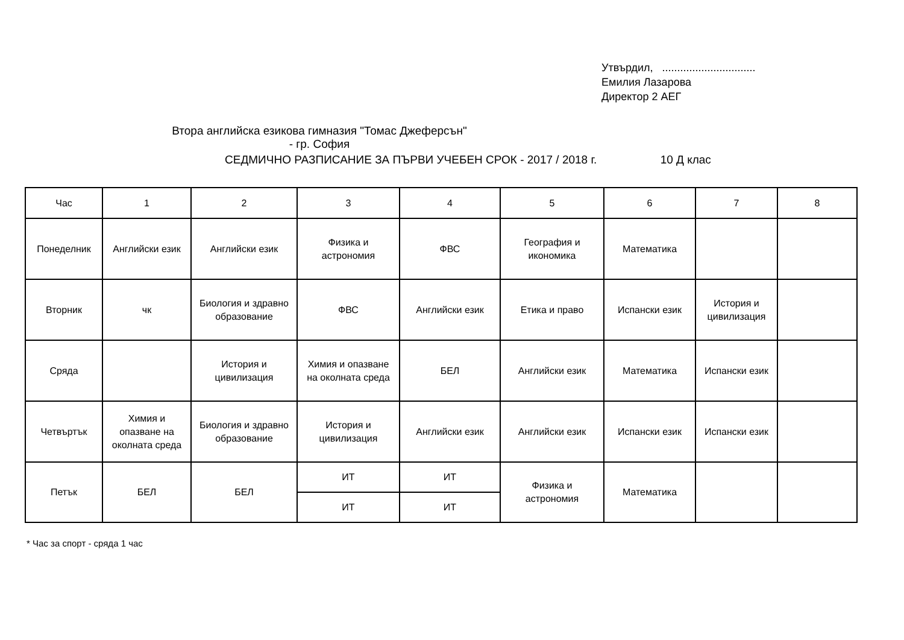Утвърдил, ...............................
Емилия Лазарова
Директор 2 АЕГ
Втора английска езикова гимназия "Томас Джеферсън" - гр. София
СЕДМИЧНО РАЗПИСАНИЕ ЗА ПЪРВИ УЧЕБЕН СРОК - 2017 / 2018 г. 10 Д клас
| Час | 1 | 2 | 3 | 4 | 5 | 6 | 7 | 8 |
| Понеделник | Английски език | Английски език | Физика и астрономия | ФВС | География и икономика | Математика | | |
| Вторник | чк | Биология и здравно образование | ФВС | Английски език | Етика и право | Испански език | История и цивилизация | |
| Сряда | | История и цивилизация | Химия и опазване на околната среда | БЕЛ | Английски език | Математика | Испански език | |
| Четвъртък | Химия и опазване на околната среда | Биология и здравно образование | История и цивилизация | Английски език | Английски език | Испански език | Испански език | |
| Петък | БЕЛ | БЕЛ | ИТ | ИТ | Физика и астрономия | Математика | | |
| | | | ИТ | ИТ | | | | |
* Час за спорт - сряда 1 час